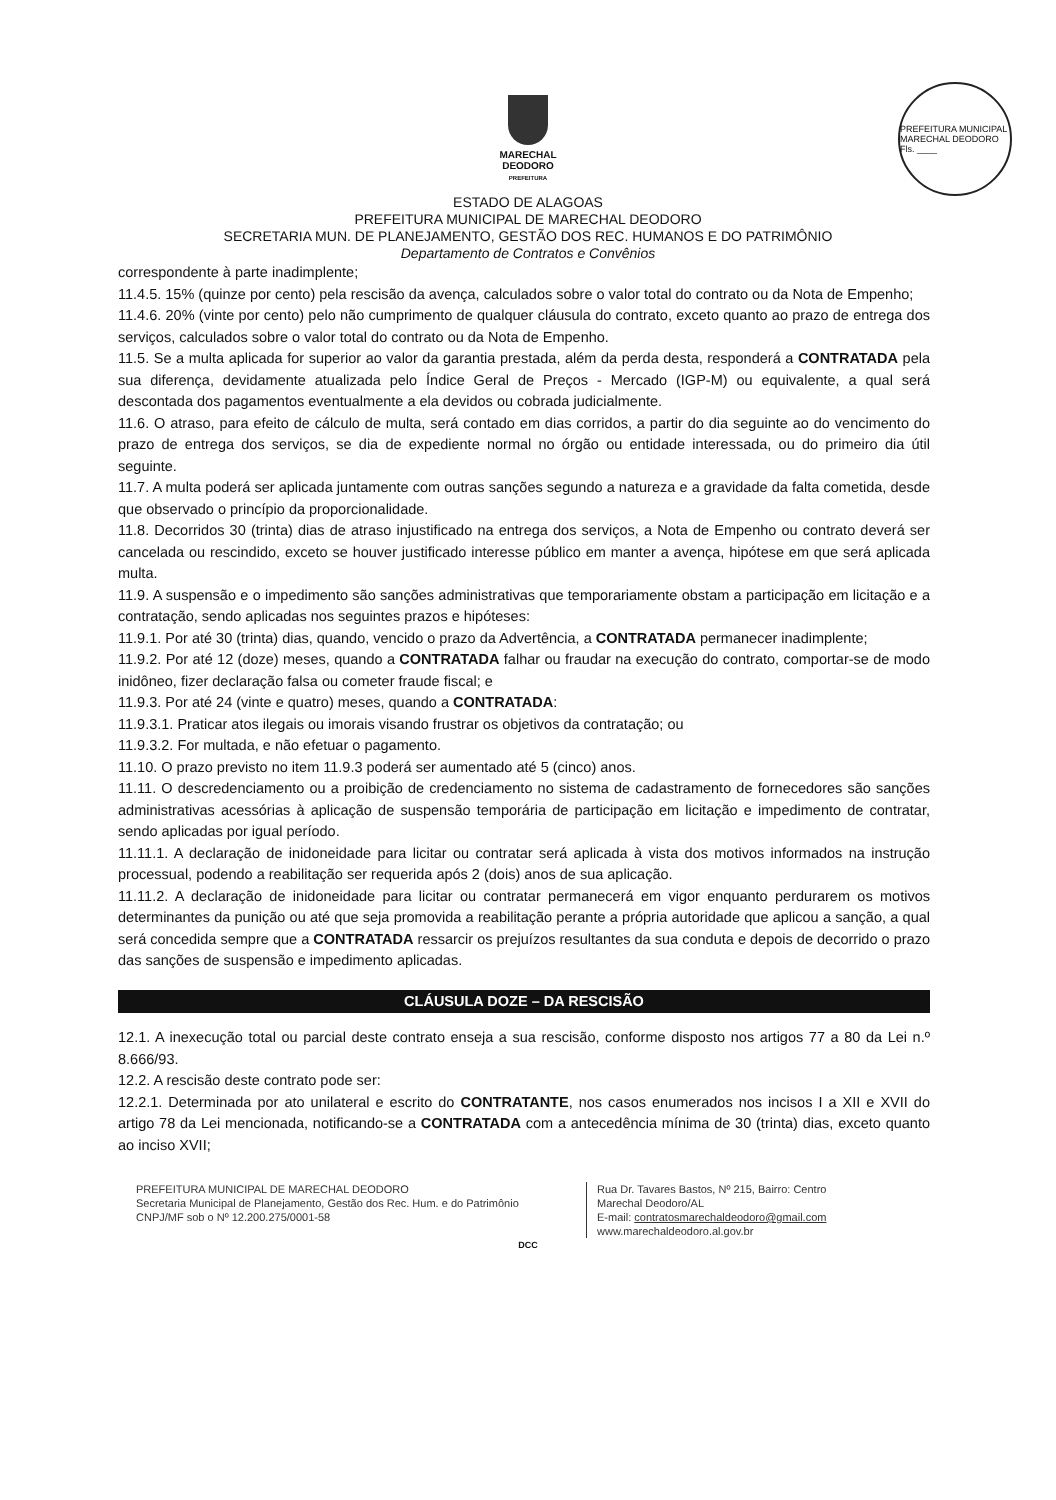PREFEITURA MUNICIPAL MARECHAL DEODORO Fls. ____
MARECHAL
DEODORO
PREFEITURA
ESTADO DE ALAGOAS
PREFEITURA MUNICIPAL DE MARECHAL DEODORO
SECRETARIA MUN. DE PLANEJAMENTO, GESTÃO DOS REC. HUMANOS E DO PATRIMÔNIO
Departamento de Contratos e Convênios
correspondente à parte inadimplente;
11.4.5. 15% (quinze por cento) pela rescisão da avença, calculados sobre o valor total do contrato ou da Nota de Empenho;
11.4.6. 20% (vinte por cento) pelo não cumprimento de qualquer cláusula do contrato, exceto quanto ao prazo de entrega dos serviços, calculados sobre o valor total do contrato ou da Nota de Empenho.
11.5. Se a multa aplicada for superior ao valor da garantia prestada, além da perda desta, responderá a CONTRATADA pela sua diferença, devidamente atualizada pelo Índice Geral de Preços - Mercado (IGP-M) ou equivalente, a qual será descontada dos pagamentos eventualmente a ela devidos ou cobrada judicialmente.
11.6. O atraso, para efeito de cálculo de multa, será contado em dias corridos, a partir do dia seguinte ao do vencimento do prazo de entrega dos serviços, se dia de expediente normal no órgão ou entidade interessada, ou do primeiro dia útil seguinte.
11.7. A multa poderá ser aplicada juntamente com outras sanções segundo a natureza e a gravidade da falta cometida, desde que observado o princípio da proporcionalidade.
11.8. Decorridos 30 (trinta) dias de atraso injustificado na entrega dos serviços, a Nota de Empenho ou contrato deverá ser cancelada ou rescindido, exceto se houver justificado interesse público em manter a avença, hipótese em que será aplicada multa.
11.9. A suspensão e o impedimento são sanções administrativas que temporariamente obstam a participação em licitação e a contratação, sendo aplicadas nos seguintes prazos e hipóteses:
11.9.1. Por até 30 (trinta) dias, quando, vencido o prazo da Advertência, a CONTRATADA permanecer inadimplente;
11.9.2. Por até 12 (doze) meses, quando a CONTRATADA falhar ou fraudar na execução do contrato, comportar-se de modo inidôneo, fizer declaração falsa ou cometer fraude fiscal; e
11.9.3. Por até 24 (vinte e quatro) meses, quando a CONTRATADA:
11.9.3.1. Praticar atos ilegais ou imorais visando frustrar os objetivos da contratação; ou
11.9.3.2. For multada, e não efetuar o pagamento.
11.10. O prazo previsto no item 11.9.3 poderá ser aumentado até 5 (cinco) anos.
11.11. O descredenciamento ou a proibição de credenciamento no sistema de cadastramento de fornecedores são sanções administrativas acessórias à aplicação de suspensão temporária de participação em licitação e impedimento de contratar, sendo aplicadas por igual período.
11.11.1. A declaração de inidoneidade para licitar ou contratar será aplicada à vista dos motivos informados na instrução processual, podendo a reabilitação ser requerida após 2 (dois) anos de sua aplicação.
11.11.2. A declaração de inidoneidade para licitar ou contratar permanecerá em vigor enquanto perdurarem os motivos determinantes da punição ou até que seja promovida a reabilitação perante a própria autoridade que aplicou a sanção, a qual será concedida sempre que a CONTRATADA ressarcir os prejuízos resultantes da sua conduta e depois de decorrido o prazo das sanções de suspensão e impedimento aplicadas.
CLÁUSULA DOZE – DA RESCISÃO
12.1. A inexecução total ou parcial deste contrato enseja a sua rescisão, conforme disposto nos artigos 77 a 80 da Lei n.º 8.666/93.
12.2. A rescisão deste contrato pode ser:
12.2.1. Determinada por ato unilateral e escrito do CONTRATANTE, nos casos enumerados nos incisos I a XII e XVII do artigo 78 da Lei mencionada, notificando-se a CONTRATADA com a antecedência mínima de 30 (trinta) dias, exceto quanto ao inciso XVII;
PREFEITURA MUNICIPAL DE MARECHAL DEODORO
Secretaria Municipal de Planejamento, Gestão dos Rec. Hum. e do Patrimônio
CNPJ/MF sob o Nº 12.200.275/0001-58
Rua Dr. Tavares Bastos, Nº 215, Bairro: Centro
Marechal Deodoro/AL
E-mail: contratosmarechaldeodoro@gmail.com
www.marechaldeodoro.al.gov.br
DCC